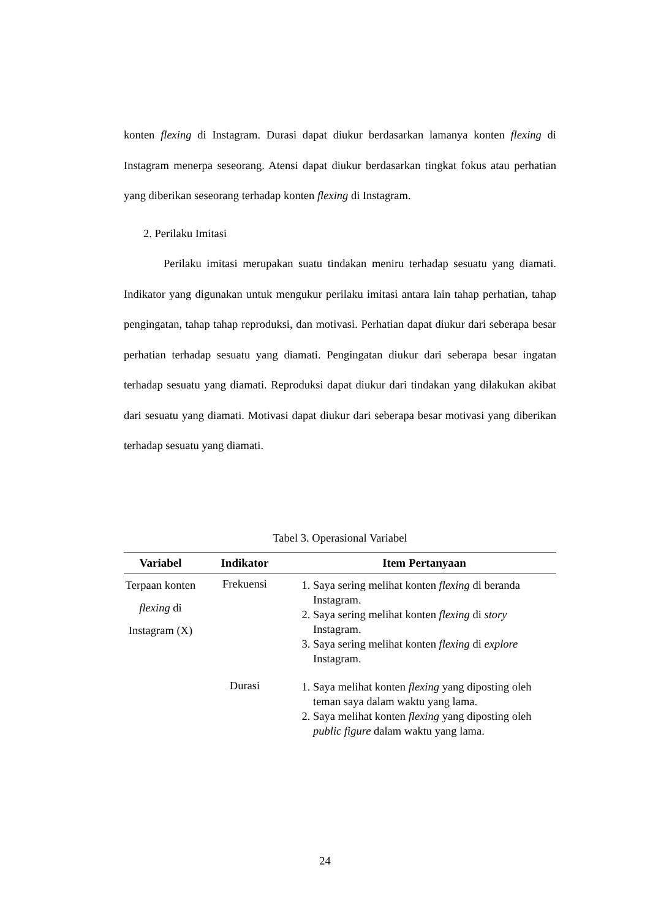konten flexing di Instagram. Durasi dapat diukur berdasarkan lamanya konten flexing di Instagram menerpa seseorang. Atensi dapat diukur berdasarkan tingkat fokus atau perhatian yang diberikan seseorang terhadap konten flexing di Instagram.
2. Perilaku Imitasi
Perilaku imitasi merupakan suatu tindakan meniru terhadap sesuatu yang diamati. Indikator yang digunakan untuk mengukur perilaku imitasi antara lain tahap perhatian, tahap pengingatan, tahap tahap reproduksi, dan motivasi. Perhatian dapat diukur dari seberapa besar perhatian terhadap sesuatu yang diamati. Pengingatan diukur dari seberapa besar ingatan terhadap sesuatu yang diamati. Reproduksi dapat diukur dari tindakan yang dilakukan akibat dari sesuatu yang diamati. Motivasi dapat diukur dari seberapa besar motivasi yang diberikan terhadap sesuatu yang diamati.
Tabel 3. Operasional Variabel
| Variabel | Indikator | Item Pertanyaan |
| --- | --- | --- |
| Terpaan konten flexing di Instagram (X) | Frekuensi | 1. Saya sering melihat konten flexing di beranda Instagram. 2. Saya sering melihat konten flexing di story Instagram. 3. Saya sering melihat konten flexing di explore Instagram. |
| | Durasi | 1. Saya melihat konten flexing yang diposting oleh teman saya dalam waktu yang lama. 2. Saya melihat konten flexing yang diposting oleh public figure dalam waktu yang lama. |
24